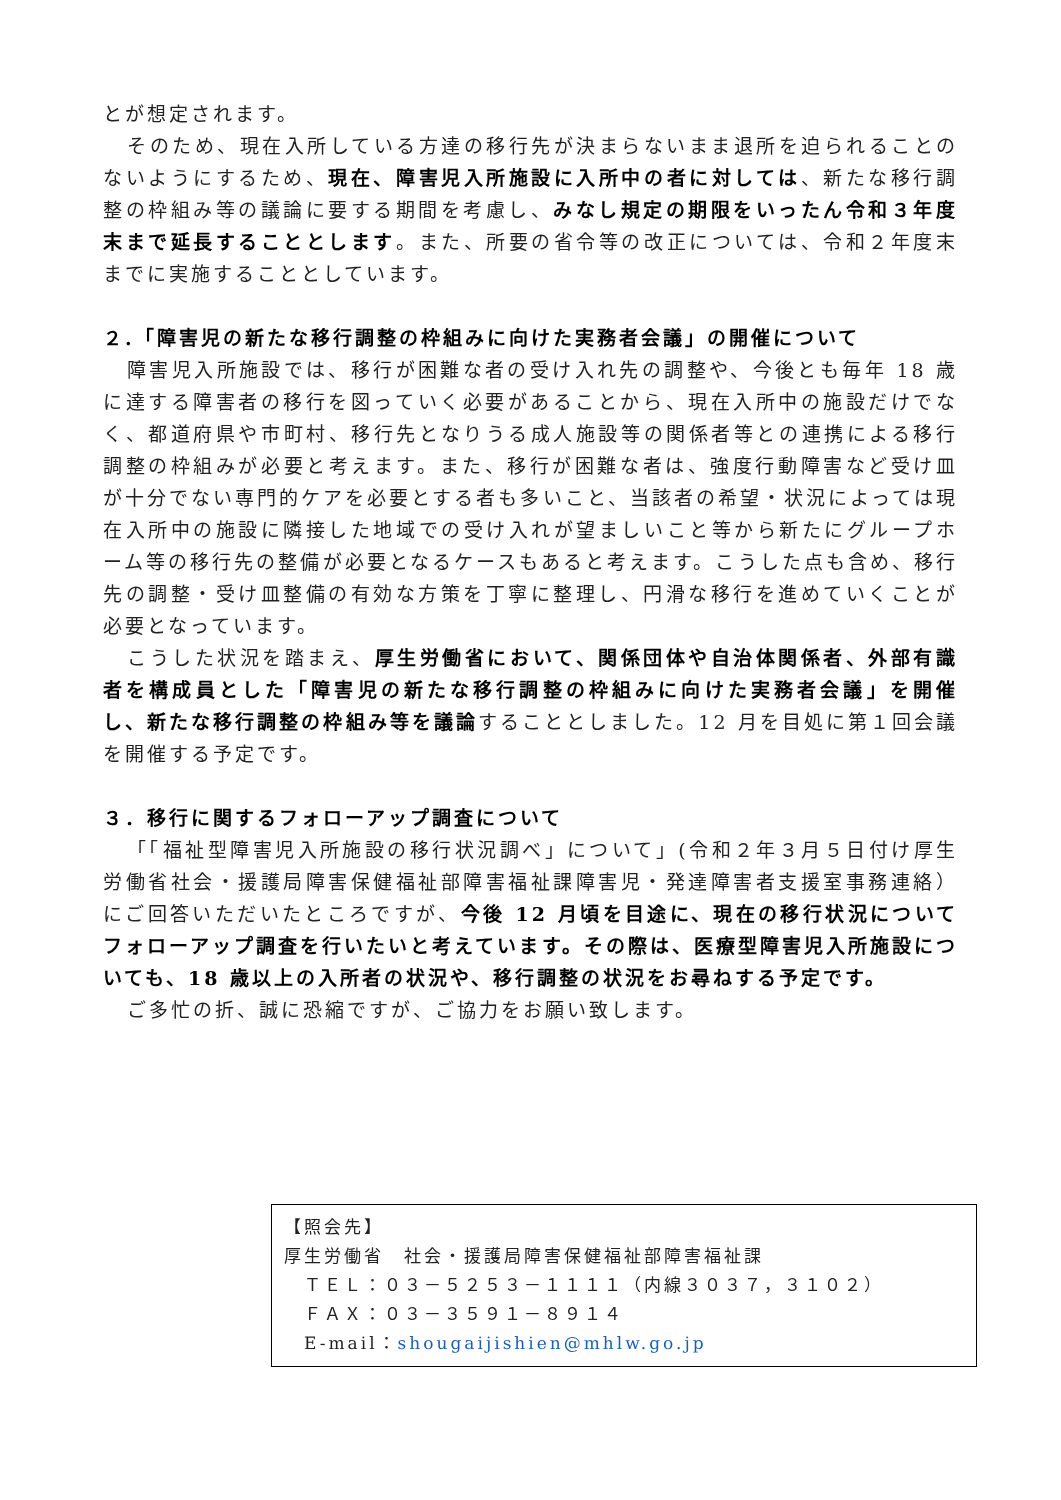とが想定されます。
そのため、現在入所している方達の移行先が決まらないまま退所を迫られることのないようにするため、現在、障害児入所施設に入所中の者に対しては、新たな移行調整の枠組み等の議論に要する期間を考慮し、みなし規定の期限をいったん令和３年度末まで延長することとします。また、所要の省令等の改正については、令和２年度末までに実施することとしています。
２.「障害児の新たな移行調整の枠組みに向けた実務者会議」の開催について
障害児入所施設では、移行が困難な者の受け入れ先の調整や、今後とも毎年 18 歳に達する障害者の移行を図っていく必要があることから、現在入所中の施設だけでなく、都道府県や市町村、移行先となりうる成人施設等の関係者等との連携による移行調整の枠組みが必要と考えます。また、移行が困難な者は、強度行動障害など受け皿が十分でない専門的ケアを必要とする者も多いこと、当該者の希望・状況によっては現在入所中の施設に隣接した地域での受け入れが望ましいこと等から新たにグループホーム等の移行先の整備が必要となるケースもあると考えます。こうした点も含め、移行先の調整・受け皿整備の有効な方策を丁寧に整理し、円滑な移行を進めていくことが必要となっています。
こうした状況を踏まえ、厚生労働省において、関係団体や自治体関係者、外部有識者を構成員とした「障害児の新たな移行調整の枠組みに向けた実務者会議」を開催し、新たな移行調整の枠組み等を議論することとしました。12 月を目処に第１回会議を開催する予定です。
３．移行に関するフォローアップ調査について
「「福祉型障害児入所施設の移行状況調べ」について」(令和２年３月５日付け厚生労働省社会・援護局障害保健福祉部障害福祉課障害児・発達障害者支援室事務連絡）にご回答いただいたところですが、今後 12 月頃を目途に、現在の移行状況についてフォローアップ調査を行いたいと考えています。その際は、医療型障害児入所施設についても、18 歳以上の入所者の状況や、移行調整の状況をお尋ねする予定です。
ご多忙の折、誠に恐縮ですが、ご協力をお願い致します。
【照会先】
厚生労働省　社会・援護局障害保健福祉部障害福祉課
　ＴＥＬ：０３－５２５３－１１１１（内線３０３７，３１０２）
　ＦＡＸ：０３－３５９１－８９１４
　E-mail：shougaijishien@mhlw.go.jp